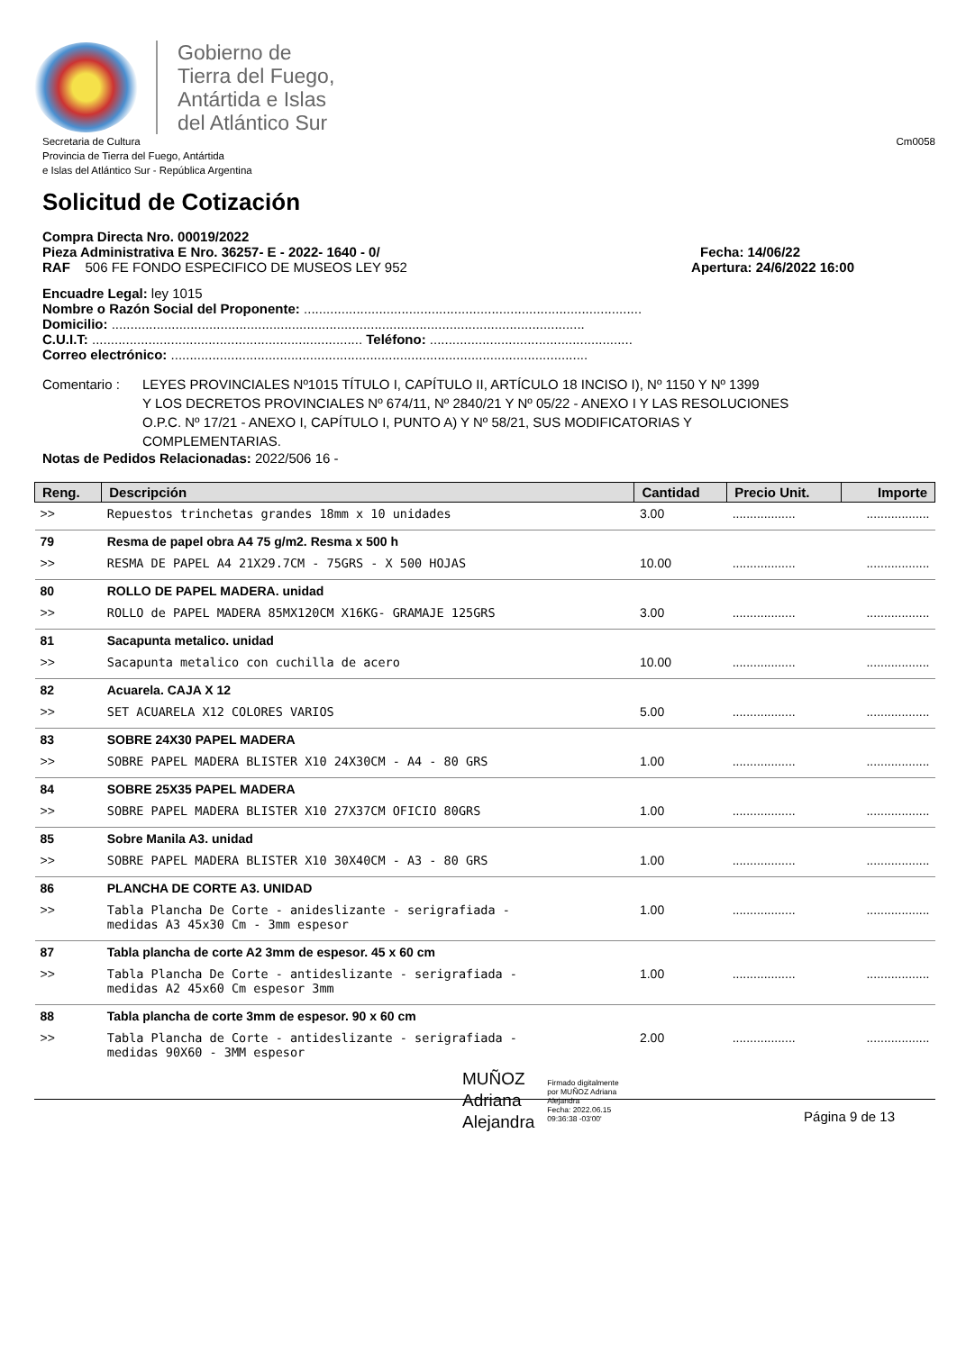Gobierno de
Tierra del Fuego,
Antártida e Islas
del Atlántico Sur
Secretaria de Cultura
Provincia de Tierra del Fuego, Antártida
e Islas del Atlántico Sur - República Argentina
Cm0058
Solicitud de Cotización
Compra Directa Nro. 00019/2022
Pieza Administrativa E Nro. 36257- E - 2022- 1640 - 0/ Fecha: 14/06/22
RAF 506 FE FONDO ESPECIFICO DE MUSEOS LEY 952 Apertura: 24/6/2022 16:00
Encuadre Legal: ley 1015
Nombre o Razón Social del Proponente: ..........................................................................................
Domicilio: ..............................................................................................................................
C.U.I.T: ........................................................................ Teléfono: ......................................................
Correo electrónico: ...............................................................................................................
Comentario : LEYES PROVINCIALES Nº1015 TÍTULO I, CAPÍTULO II, ARTÍCULO 18 INCISO I), Nº 1150 Y Nº 1399
Y LOS DECRETOS PROVINCIALES Nº 674/11, Nº 2840/21 Y Nº 05/22 - ANEXO I Y LAS RESOLUCIONES
O.P.C. Nº 17/21 - ANEXO I, CAPÍTULO I, PUNTO A) Y Nº 58/21, SUS MODIFICATORIAS Y
COMPLEMENTARIAS.
Notas de Pedidos Relacionadas: 2022/506 16 -
| Reng. | Descripción | Cantidad | Precio Unit. | Importe |
| --- | --- | --- | --- | --- |
| >> | Repuestos trinchetas grandes 18mm x 10 unidades | 3.00 | .................. | .................. |
| 79 | Resma de papel obra A4 75 g/m2. Resma x 500 h | | | |
| >> | RESMA DE PAPEL A4 21X29.7CM - 75GRS - X 500 HOJAS | 10.00 | .................. | .................. |
| 80 | ROLLO DE PAPEL MADERA. unidad | | | |
| >> | ROLLO de PAPEL MADERA 85MX120CM X16KG- GRAMAJE 125GRS | 3.00 | .................. | .................. |
| 81 | Sacapunta metalico. unidad | | | |
| >> | Sacapunta metalico con cuchilla de acero | 10.00 | .................. | .................. |
| 82 | Acuarela. CAJA X 12 | | | |
| >> | SET ACUARELA X12 COLORES VARIOS | 5.00 | .................. | .................. |
| 83 | SOBRE 24X30 PAPEL MADERA | | | |
| >> | SOBRE PAPEL MADERA BLISTER X10 24X30CM - A4 - 80 GRS | 1.00 | .................. | .................. |
| 84 | SOBRE 25X35 PAPEL MADERA | | | |
| >> | SOBRE PAPEL MADERA BLISTER X10 27X37CM OFICIO 80GRS | 1.00 | .................. | .................. |
| 85 | Sobre Manila A3. unidad | | | |
| >> | SOBRE PAPEL MADERA BLISTER X10 30X40CM - A3 - 80 GRS | 1.00 | .................. | .................. |
| 86 | PLANCHA DE CORTE A3. UNIDAD | | | |
| >> | Tabla Plancha De Corte - anideslizante - serigrafiada - medidas A3 45x30 Cm - 3mm espesor | 1.00 | .................. | .................. |
| 87 | Tabla plancha de corte A2 3mm de espesor. 45 x 60 cm | | | |
| >> | Tabla Plancha De Corte - antideslizante - serigrafiada - medidas A2 45x60 Cm espesor 3mm | 1.00 | .................. | .................. |
| 88 | Tabla plancha de corte 3mm de espesor. 90 x 60 cm | | | |
| >> | Tabla Plancha de Corte - antideslizante - serigrafiada - medidas 90X60 - 3MM espesor | 2.00 | .................. | .................. |
MUÑOZ
Adriana
Alejandra
Firmado digitalmente
por MUÑOZ Adriana
Alejandra
Fecha: 2022.06.15
09:36:38 -03'00'
Página 9 de 13